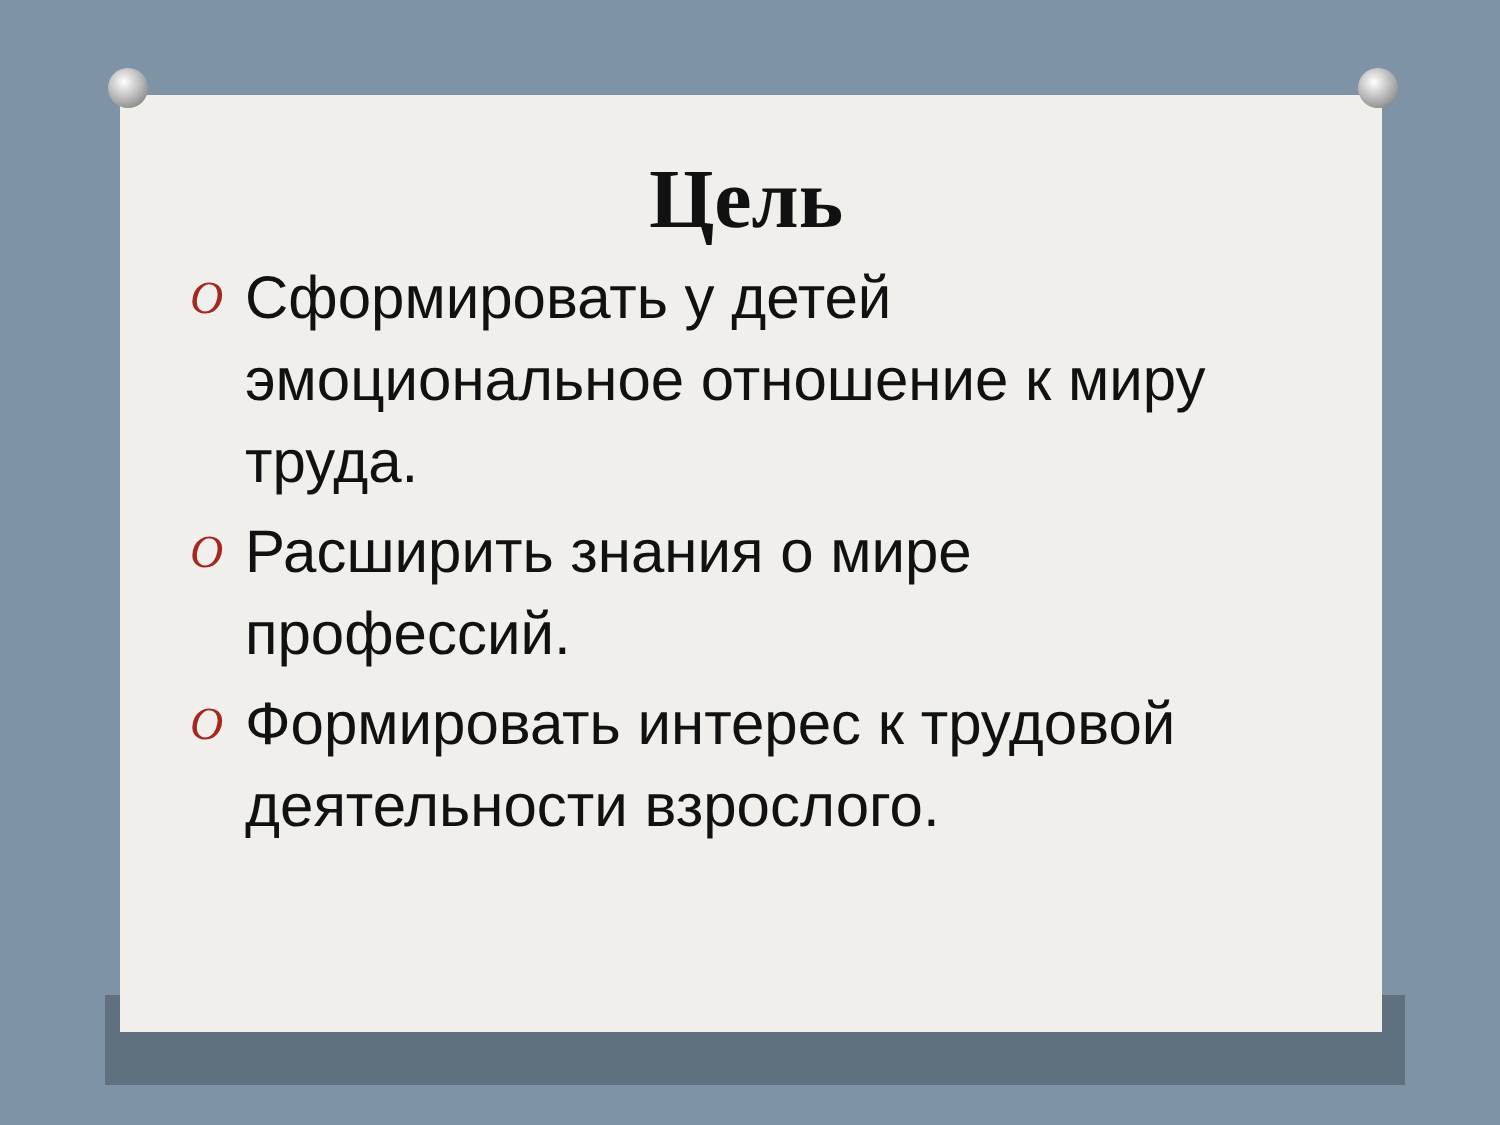Цель
O Сформировать у детей эмоциональное отношение к миру труда.
O Расширить знания о мире профессий.
O Формировать интерес к трудовой деятельности взрослого.